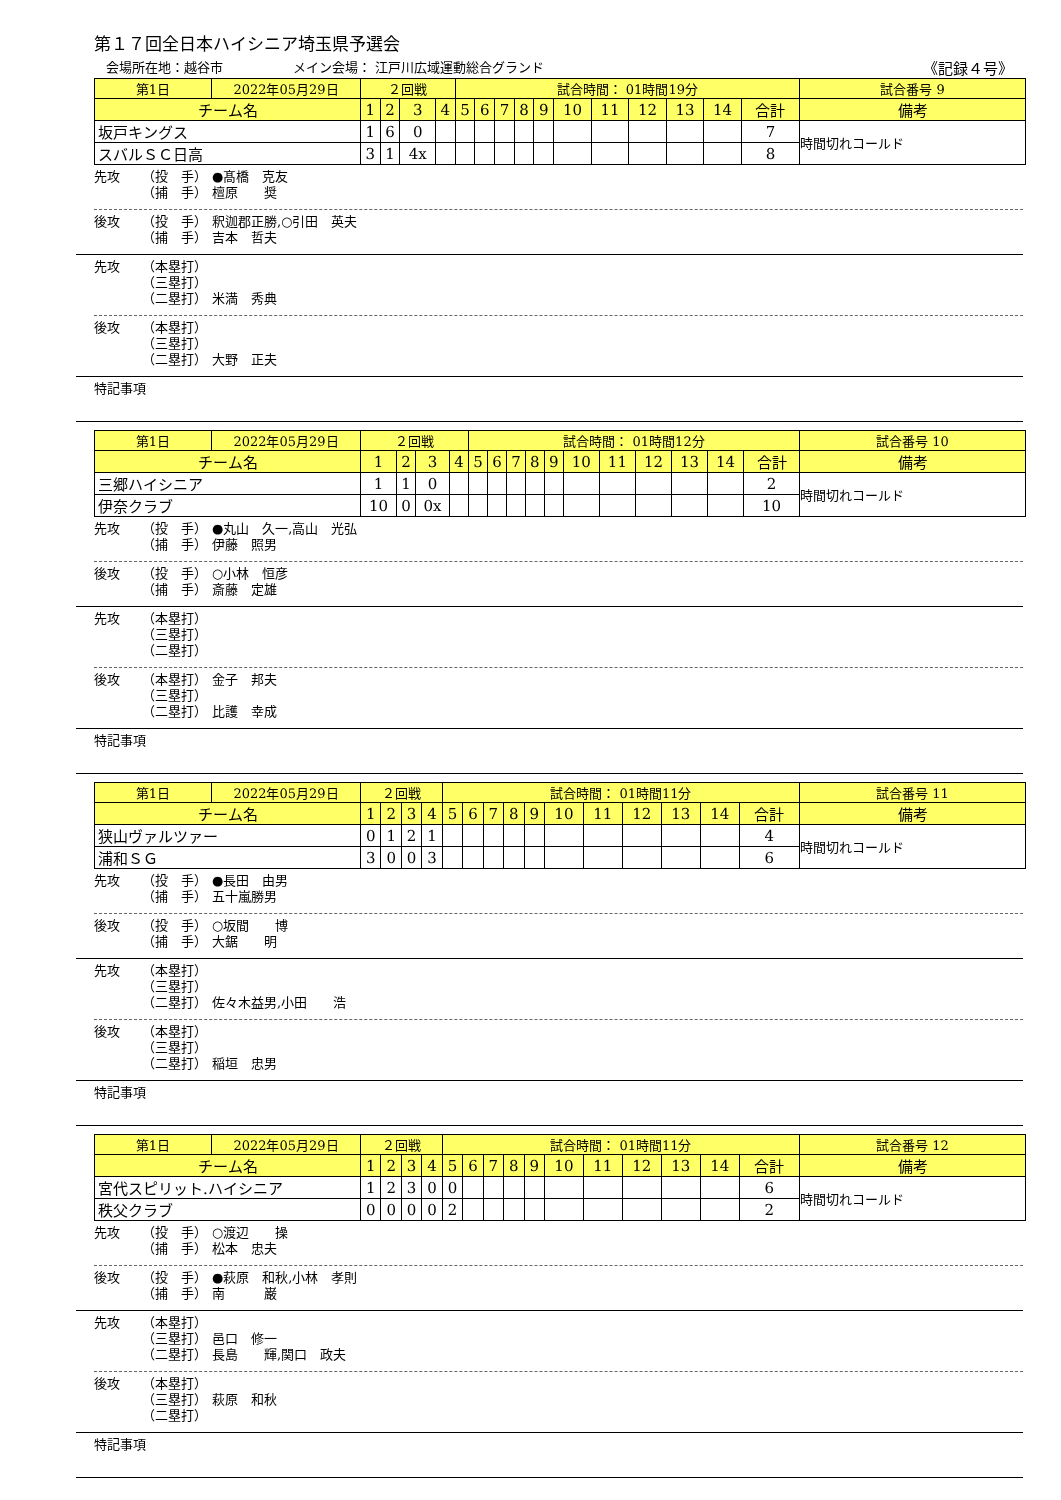第１７回全日本ハイシニア埼玉県予選会
会場所在地：越谷市 メイン会場： 江戸川広域運動総合グランド 《記録４号》
| 第1日 | 2022年05月29日 | ２回戦 | | | | 試合時間： 01時間19分 | | | | | | | | | | | 試合番号 9 |
| チーム名 | | 1 | 2 | 3 | 4 | 5 | 6 | 7 | 8 | 9 | 10 | 11 | 12 | 13 | 14 | 合計 | 備考 |
| 坂戸キングス | | 1 | 6 | 0 | | | | | | | | | | | | 7 | 時間切れコールド |
| スバルＳＣ日高 | | 3 | 1 | 4x | | | | | | | | | | | | 8 | |
先攻 （投　手）
（捕　手）
●髙橋　克友
檀原　　奨
後攻 （投　手）
（捕　手）
釈迦郡正勝,○引田　英夫
吉本　哲夫
先攻 （本塁打）
（三塁打）
（二塁打）
米満　秀典
後攻 （本塁打）
（三塁打）
（二塁打）
大野　正夫
特記事項
| 第1日 | 2022年05月29日 | ２回戦 | | | | 試合時間： 01時間12分 | | | | | | | | | | | 試合番号 10 |
| チーム名 | | 1 | 2 | 3 | 4 | 5 | 6 | 7 | 8 | 9 | 10 | 11 | 12 | 13 | 14 | 合計 | 備考 |
| 三郷ハイシニア | | 1 | 1 | 0 | | | | | | | | | | | | 2 | 時間切れコールド |
| 伊奈クラブ | | 10 | 0 | 0x | | | | | | | | | | | | 10 | |
先攻 （投　手）
（捕　手）
●丸山　久一,高山　光弘
伊藤　照男
後攻 （投　手）
（捕　手）
○小林　恒彦
斎藤　定雄
先攻 （本塁打）
（三塁打）
（二塁打）
後攻 （本塁打）
（三塁打）
（二塁打）
金子　邦夫
比護　幸成
特記事項
| 第1日 | 2022年05月29日 | ２回戦 | | | | 試合時間： 01時間11分 | | | | | | | | | | | 試合番号 11 |
| チーム名 | | 1 | 2 | 3 | 4 | 5 | 6 | 7 | 8 | 9 | 10 | 11 | 12 | 13 | 14 | 合計 | 備考 |
| 狭山ヴァルツァー | | 0 | 1 | 2 | 1 | | | | | | | | | | | 4 | 時間切れコールド |
| 浦和ＳＧ | | 3 | 0 | 0 | 3 | | | | | | | | | | | 6 | |
先攻 （投　手）
（捕　手）
●長田　由男
五十嵐勝男
後攻 （投　手）
（捕　手）
○坂間　　博
大鋸　　明
先攻 （本塁打）
（三塁打）
（二塁打）
佐々木益男,小田　　浩
後攻 （本塁打）
（三塁打）
（二塁打）
稲垣　忠男
特記事項
| 第1日 | 2022年05月29日 | ２回戦 | | | | 試合時間： 01時間11分 | | | | | | | | | | | 試合番号 12 |
| チーム名 | | 1 | 2 | 3 | 4 | 5 | 6 | 7 | 8 | 9 | 10 | 11 | 12 | 13 | 14 | 合計 | 備考 |
| 宮代スピリット.ハイシニア | | 1 | 2 | 3 | 0 | 0 | | | | | | | | | | 6 | 時間切れコールド |
| 秩父クラブ | | 0 | 0 | 0 | 0 | 2 | | | | | | | | | | 2 | |
先攻 （投　手）
（捕　手）
○渡辺　　操
松本　忠夫
後攻 （投　手）
（捕　手）
●萩原　和秋,小林　孝則
南　　　巌
先攻 （本塁打）
（三塁打）
（二塁打）
邑口　修一
長島　　輝,関口　政夫
後攻 （本塁打）
（三塁打）
（二塁打）
萩原　和秋
特記事項